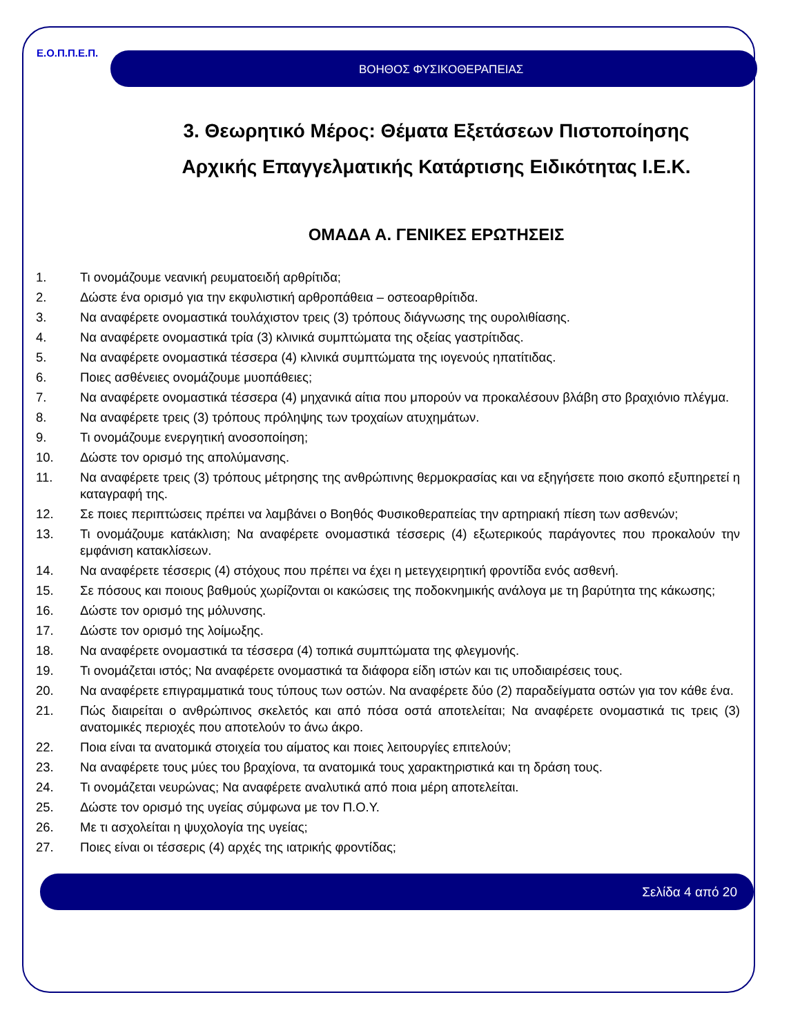Ε.Ο.Π.Π.Ε.Π.
ΒΟΗΘΟΣ ΦΥΣΙΚΟΘΕΡΑΠΕΙΑΣ
3. Θεωρητικό Μέρος: Θέματα Εξετάσεων Πιστοποίησης
Αρχικής Επαγγελματικής Κατάρτισης Ειδικότητας Ι.Ε.Κ.
ΟΜΑΔΑ Α. ΓΕΝΙΚΕΣ ΕΡΩΤΗΣΕΙΣ
1. Τι ονομάζουμε νεανική ρευματοειδή αρθρίτιδα;
2. Δώστε ένα ορισμό για την εκφυλιστική αρθροπάθεια – οστεοαρθρίτιδα.
3. Να αναφέρετε ονομαστικά τουλάχιστον τρεις (3) τρόπους διάγνωσης της ουρολιθίασης.
4. Να αναφέρετε ονομαστικά τρία (3) κλινικά συμπτώματα της οξείας γαστρίτιδας.
5. Να αναφέρετε ονομαστικά τέσσερα (4) κλινικά συμπτώματα της ιογενούς ηπατίτιδας.
6. Ποιες ασθένειες ονομάζουμε μυοπάθειες;
7. Να αναφέρετε ονομαστικά τέσσερα (4) μηχανικά αίτια που μπορούν να προκαλέσουν βλάβη στο βραχιόνιο πλέγμα.
8. Να αναφέρετε τρεις (3) τρόπους πρόληψης των τροχαίων ατυχημάτων.
9. Τι ονομάζουμε ενεργητική ανοσοποίηση;
10. Δώστε τον ορισμό της απολύμανσης.
11. Να αναφέρετε τρεις (3) τρόπους μέτρησης της ανθρώπινης θερμοκρασίας και να εξηγήσετε ποιο σκοπό εξυπηρετεί η καταγραφή της.
12. Σε ποιες περιπτώσεις πρέπει να λαμβάνει ο Βοηθός Φυσικοθεραπείας την αρτηριακή πίεση των ασθενών;
13. Τι ονομάζουμε κατάκλιση; Να αναφέρετε ονομαστικά τέσσερις (4) εξωτερικούς παράγοντες που προκαλούν την εμφάνιση κατακλίσεων.
14. Να αναφέρετε τέσσερις (4) στόχους που πρέπει να έχει η μετεγχειρητική φροντίδα ενός ασθενή.
15. Σε πόσους και ποιους βαθμούς χωρίζονται οι κακώσεις της ποδοκνημικής ανάλογα με τη βαρύτητα της κάκωσης;
16. Δώστε τον ορισμό της μόλυνσης.
17. Δώστε τον ορισμό της λοίμωξης.
18. Να αναφέρετε ονομαστικά τα τέσσερα (4) τοπικά συμπτώματα της φλεγμονής.
19. Τι ονομάζεται ιστός; Να αναφέρετε ονομαστικά τα διάφορα είδη ιστών και τις υποδιαιρέσεις τους.
20. Να αναφέρετε επιγραμματικά τους τύπους των οστών. Να αναφέρετε δύο (2) παραδείγματα οστών για τον κάθε ένα.
21. Πώς διαιρείται ο ανθρώπινος σκελετός και από πόσα οστά αποτελείται; Να αναφέρετε ονομαστικά τις τρεις (3) ανατομικές περιοχές που αποτελούν το άνω άκρο.
22. Ποια είναι τα ανατομικά στοιχεία του αίματος και ποιες λειτουργίες επιτελούν;
23. Να αναφέρετε τους μύες του βραχίονα, τα ανατομικά τους χαρακτηριστικά και τη δράση τους.
24. Τι ονομάζεται νευρώνας; Να αναφέρετε αναλυτικά από ποια μέρη αποτελείται.
25. Δώστε τον ορισμό της υγείας σύμφωνα με τον Π.Ο.Υ.
26. Με τι ασχολείται η ψυχολογία της υγείας;
27. Ποιες είναι οι τέσσερις (4) αρχές της ιατρικής φροντίδας;
Σελίδα 4 από 20